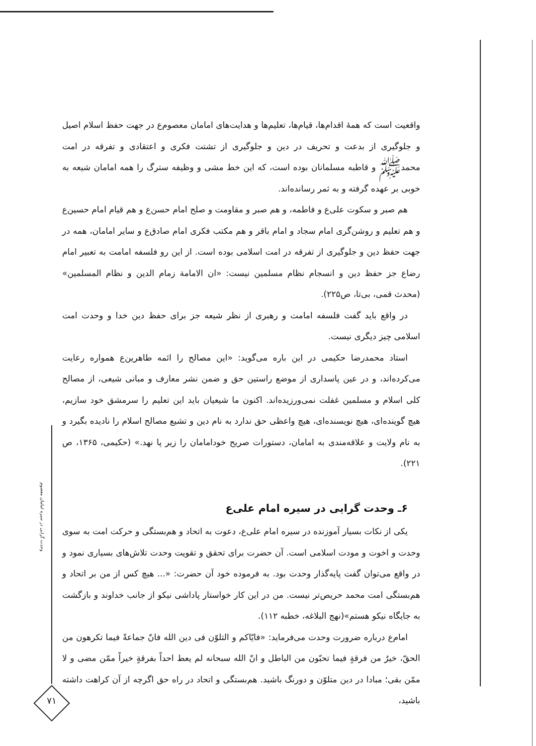واقعیت است که همهٔ اقدام‌ها، قیام‌ها، تعلیم‌ها و هدایت‌های امامان معصوم‌ﻉ در جهت حفظ اسلام اصیل و جلوگیری از بدعت و تحریف در دین و جلوگیری از تشتت فکری و اعتقادی و تفرقه در امت محمدﷺ و قاطبه مسلمانان بوده است، که این خط مشی و وظیفه سترگ را همه امامان شیعه به خوبی بر عهده گرفته و به ثمر رسانده‌اند.
هم صبر و سکوت علی‌ﻉ و فاطمه، و هم صبر و مقاومت و صلح امام حسن‌ﻉ و هم قیام امام حسین‌ﻉ و هم تعلیم و روشن‌گری امام سجاد و امام باقر و هم مکتب فکری امام صادق‌ﻉ و سایر امامان، همه در جهت حفظ دین و جلوگیری از تفرقه در امت اسلامی بوده است. از این رو فلسفه امامت به تعبیر امام رضاﻉ جز حفظ دین و انسجام نظام مسلمین نیست: «ان الامامة زمام الدین و نظام المسلمین» (محدث قمی، بی‌تا، ص۲۲۵).
در واقع باید گفت فلسفه امامت و رهبری از نظر شیعه جز برای حفظ دین خدا و وحدت امت اسلامی چیز دیگری نیست.
استاد محمدرضا حکیمی در این باره می‌گوید: «این مصالح را ائمه طاهرین‌ﻉ همواره رعایت می‌کرده‌اند، و در عین پاسداری از موضع راستین حق و ضمن نشر معارف و مبانی شیعی، از مصالح کلی اسلام و مسلمین غفلت نمی‌ورزیده‌اند. اکنون ما شیعیان باید این تعلیم را سرمشق خود سازیم، هیچ گوینده‌ای، هیچ نویسنده‌ای، هیچ واعظی حق ندارد به نام دین و تشیع مصالح اسلام را نادیده بگیرد و به نام ولایت و علاقه‌مندی به امامان، دستورات صریح خودامامان را زیر پا نهد.» (حکیمی، ۱۳۶۵، ص ۲۲۱).
۶ـ وحدت گرایی در سیره امام علی‌ﻉ
یکی از نکات بسیار آموزنده در سیره امام علی‌ﻉ، دعوت به اتحاد و هم‌بستگی و حرکت امت به سوی وحدت و اخوت و مودت اسلامی است. آن حضرت برای تحقق و تقویت وحدت تلاش‌های بسیاری نمود و در واقع می‌توان گفت پایه‌گذار وحدت بود. به فرموده خود آن حضرت: «... هیچ کس از من بر اتحاد و هم‌بستگی امت محمد حریص‌تر نیست. من در این کار خواستار پاداشی نیکو از جانب خداوند و بازگشت به جایگاه نیکو هستم»(نهج البلاغه، خطبه ۱۱۲).
امام‌ﻉ درباره ضرورت وحدت می‌فرماید: «فایّاکم و التلوّن فی دین الله فانّ جماعةً فیما تکرهون من الحقّ، خیرٌ من فرقةٍ فیما تحبّون من الباطل و انّ الله سبحانه لم یعط احداً بفرقةٍ خیراً ممّن مضی و لا ممّن بقی؛ مبادا در دین متلوّن و دورنگ باشید. هم‌بستگی و اتحاد در راه حق اگرچه از آن کراهت داشته باشید،
وحدت گرایی در سیره امامان معصوم
۷۱